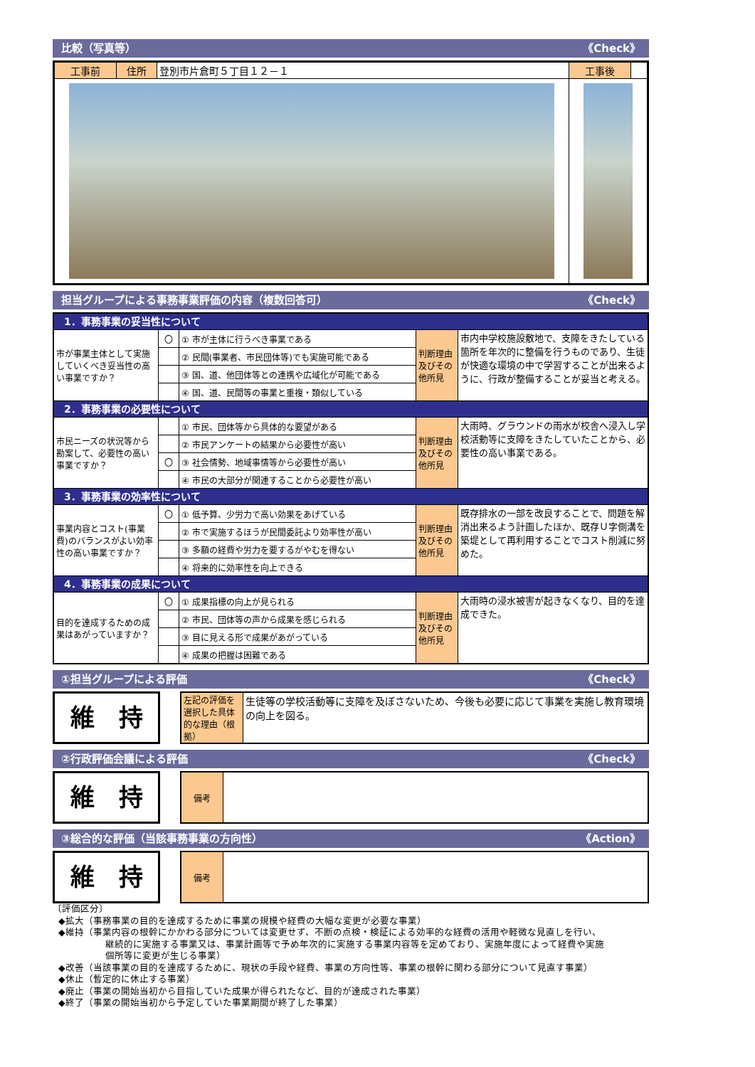比較（写真等） 《Check》
| 工事前 | 住所 | 登別市片倉町５丁目１２－１ | 工事後 | |
担当グループによる事務事業評価の内容（複数回答可） 《Check》
| 1．事務事業の妥当性について | | | | |
| 市が事業主体として実施していくべき妥当性の高い事業ですか？ | 〇 | ① 市が主体に行うべき事業である | 判断理由及びその他所見 | 市内中学校施設敷地で、支障をきたしている箇所を年次的に整備を行うものであり、生徒が快適な環境の中で学習することが出来るように、行政が整備することが妥当と考える。 |
| | | ② 民間(事業者、市民団体等)でも実施可能である | | |
| | | ③ 国、道、他団体等との連携や広域化が可能である | | |
| | | ④ 国、道、民間等の事業と重複・類似している | | |
| 2．事務事業の必要性について | | | | |
| 市民ニーズの状況等から勘案して、必要性の高い事業ですか？ | | ① 市民、団体等から具体的な要望がある | 判断理由及びその他所見 | 大雨時、グラウンドの雨水が校舎へ浸入し学校活動等に支障をきたしていたことから、必要性の高い事業である。 |
| | | ② 市民アンケートの結果から必要性が高い | | |
| | 〇 | ③ 社会情勢、地域事情等から必要性が高い | | |
| | | ④ 市民の大部分が関連することから必要性が高い | | |
| 3．事務事業の効率性について | | | | |
| 事業内容とコスト(事業費)のバランスがよい効率性の高い事業ですか？ | 〇 | ① 低予算、少労力で高い効果をあげている | 判断理由及びその他所見 | 既存排水の一部を改良することで、問題を解消出来るよう計画したほか、既存Ｕ字側溝を築堤として再利用することでコスト削減に努めた。 |
| | | ② 市で実施するほうが民間委託より効率性が高い | | |
| | | ③ 多額の経費や労力を要するがやむを得ない | | |
| | | ④ 将来的に効率性を向上できる | | |
| 4．事務事業の成果について | | | | |
| 目的を達成するための成果はあがっていますか？ | 〇 | ① 成果指標の向上が見られる | 判断理由及びその他所見 | 大雨時の浸水被害が起きなくなり、目的を達成できた。 |
| | | ② 市民、団体等の声から成果を感じられる | | |
| | | ③ 目に見える形で成果があがっている | | |
| | | ④ 成果の把握は困難である | | |
①担当グループによる評価 《Check》
維　持
| 左記の評価を選択した具体的な理由（根拠） | 生徒等の学校活動等に支障を及ぼさないため、今後も必要に応じて事業を実施し教育環境の向上を図る。 |
②行政評価会議による評価 《Check》
維　持
| 備考 | |
③総合的な評価（当該事務事業の方向性） 《Action》
維　持
| 備考 | |
〔評価区分〕
◆拡大（事務事業の目的を達成するために事業の規模や経費の大幅な変更が必要な事業）
◆維持（事業内容の根幹にかかわる部分については変更せず、不断の点検・検証による効率的な経費の活用や軽微な見直しを行い、
継続的に実施する事業又は、事業計画等で予め年次的に実施する事業内容等を定めており、実施年度によって経費や実施
個所等に変更が生じる事業）
◆改善（当該事業の目的を達成するために、現状の手段や経費、事業の方向性等、事業の根幹に関わる部分について見直す事業）
◆休止（暫定的に休止する事業）
◆廃止（事業の開始当初から目指していた成果が得られたなど、目的が達成された事業）
◆終了（事業の開始当初から予定していた事業期間が終了した事業）